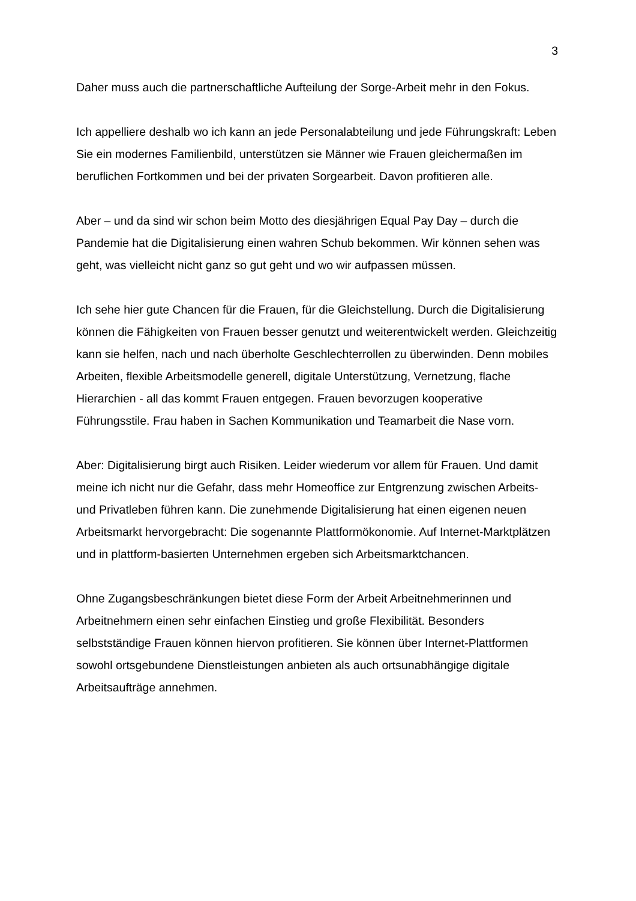3
Daher muss auch die partnerschaftliche Aufteilung der Sorge-Arbeit mehr in den Fokus.
Ich appelliere deshalb wo ich kann an jede Personalabteilung und jede Führungskraft: Leben Sie ein modernes Familienbild, unterstützen sie Männer wie Frauen gleichermaßen im beruflichen Fortkommen und bei der privaten Sorgearbeit. Davon profitieren alle.
Aber – und da sind wir schon beim Motto des diesjährigen Equal Pay Day – durch die Pandemie hat die Digitalisierung einen wahren Schub bekommen. Wir können sehen was geht, was vielleicht nicht ganz so gut geht und wo wir aufpassen müssen.
Ich sehe hier gute Chancen für die Frauen, für die Gleichstellung. Durch die Digitalisierung können die Fähigkeiten von Frauen besser genutzt und weiterentwickelt werden. Gleichzeitig kann sie helfen, nach und nach überholte Geschlechterrollen zu überwinden. Denn mobiles Arbeiten, flexible Arbeitsmodelle generell, digitale Unterstützung, Vernetzung, flache Hierarchien - all das kommt Frauen entgegen. Frauen bevorzugen kooperative Führungsstile. Frau haben in Sachen Kommunikation und Teamarbeit die Nase vorn.
Aber: Digitalisierung birgt auch Risiken. Leider wiederum vor allem für Frauen. Und damit meine ich nicht nur die Gefahr, dass mehr Homeoffice zur Entgrenzung zwischen Arbeits- und Privatleben führen kann. Die zunehmende Digitalisierung hat einen eigenen neuen Arbeitsmarkt hervorgebracht: Die sogenannte Plattformökonomie. Auf Internet-Marktplätzen und in plattform-basierten Unternehmen ergeben sich Arbeitsmarktchancen.
Ohne Zugangsbeschränkungen bietet diese Form der Arbeit Arbeitnehmerinnen und Arbeitnehmern einen sehr einfachen Einstieg und große Flexibilität. Besonders selbstständige Frauen können hiervon profitieren. Sie können über Internet-Plattformen sowohl ortsgebundene Dienstleistungen anbieten als auch ortsunabhängige digitale Arbeitsaufträge annehmen.